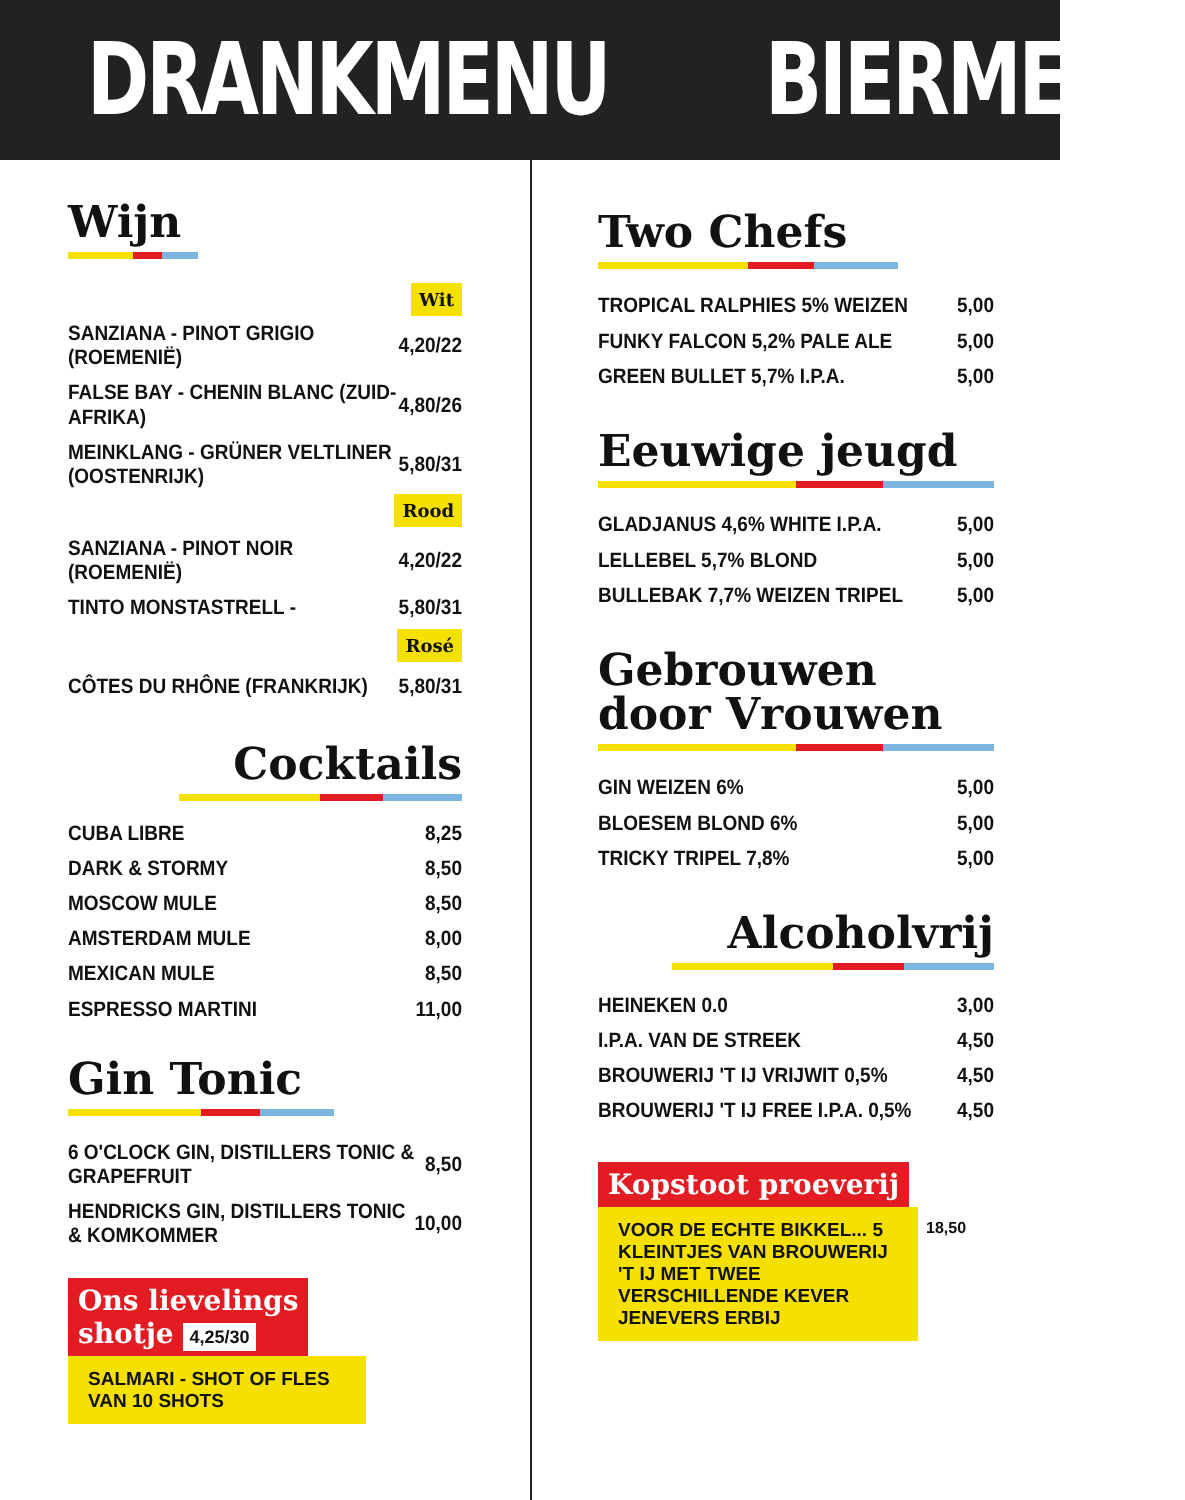DRANKMENU BIERMENU
Wijn
Wit
| SANZIANA - PINOT GRIGIO (ROEMENIË) | 4,20/22 |
| FALSE BAY - CHENIN BLANC (ZUID-AFRIKA) | 4,80/26 |
| MEINKLANG - GRÜNER VELTLINER (OOSTENRIJK) | 5,80/31 |
Rood
| SANZIANA - PINOT NOIR (ROEMENIË) | 4,20/22 |
| TINTO MONSTASTRELL - | 5,80/31 |
Rosé
| CÔTES DU RHÔNE (FRANKRIJK) | 5,80/31 |
Cocktails
| CUBA LIBRE | 8,25 |
| DARK & STORMY | 8,50 |
| MOSCOW MULE | 8,50 |
| AMSTERDAM MULE | 8,00 |
| MEXICAN MULE | 8,50 |
| ESPRESSO MARTINI | 11,00 |
Gin Tonic
| 6 O'CLOCK GIN, DISTILLERS TONIC & GRAPEFRUIT | 8,50 |
| HENDRICKS GIN, DISTILLERS TONIC & KOMKOMMER | 10,00 |
Ons lievelings
shotje 4,25/30
SALMARI - SHOT OF FLES VAN 10 SHOTS
Two Chefs
| TROPICAL RALPHIES 5% WEIZEN | 5,00 |
| FUNKY FALCON 5,2% PALE ALE | 5,00 |
| GREEN BULLET 5,7% I.P.A. | 5,00 |
Eeuwige jeugd
| GLADJANUS 4,6% WHITE I.P.A. | 5,00 |
| LELLEBEL 5,7% BLOND | 5,00 |
| BULLEBAK 7,7% WEIZEN TRIPEL | 5,00 |
Gebrouwen
door Vrouwen
| GIN WEIZEN 6% | 5,00 |
| BLOESEM BLOND 6% | 5,00 |
| TRICKY TRIPEL 7,8% | 5,00 |
Alcoholvrij
| HEINEKEN 0.0 | 3,00 |
| I.P.A. VAN DE STREEK | 4,50 |
| BROUWERIJ 'T IJ VRIJWIT 0,5% | 4,50 |
| BROUWERIJ 'T IJ FREE I.P.A. 0,5% | 4,50 |
Kopstoot proeverij
VOOR DE ECHTE BIKKEL... 5 KLEINTJES VAN BROUWERIJ 'T IJ MET TWEE VERSCHILLENDE KEVER JENEVERS ERBIJ
18,50